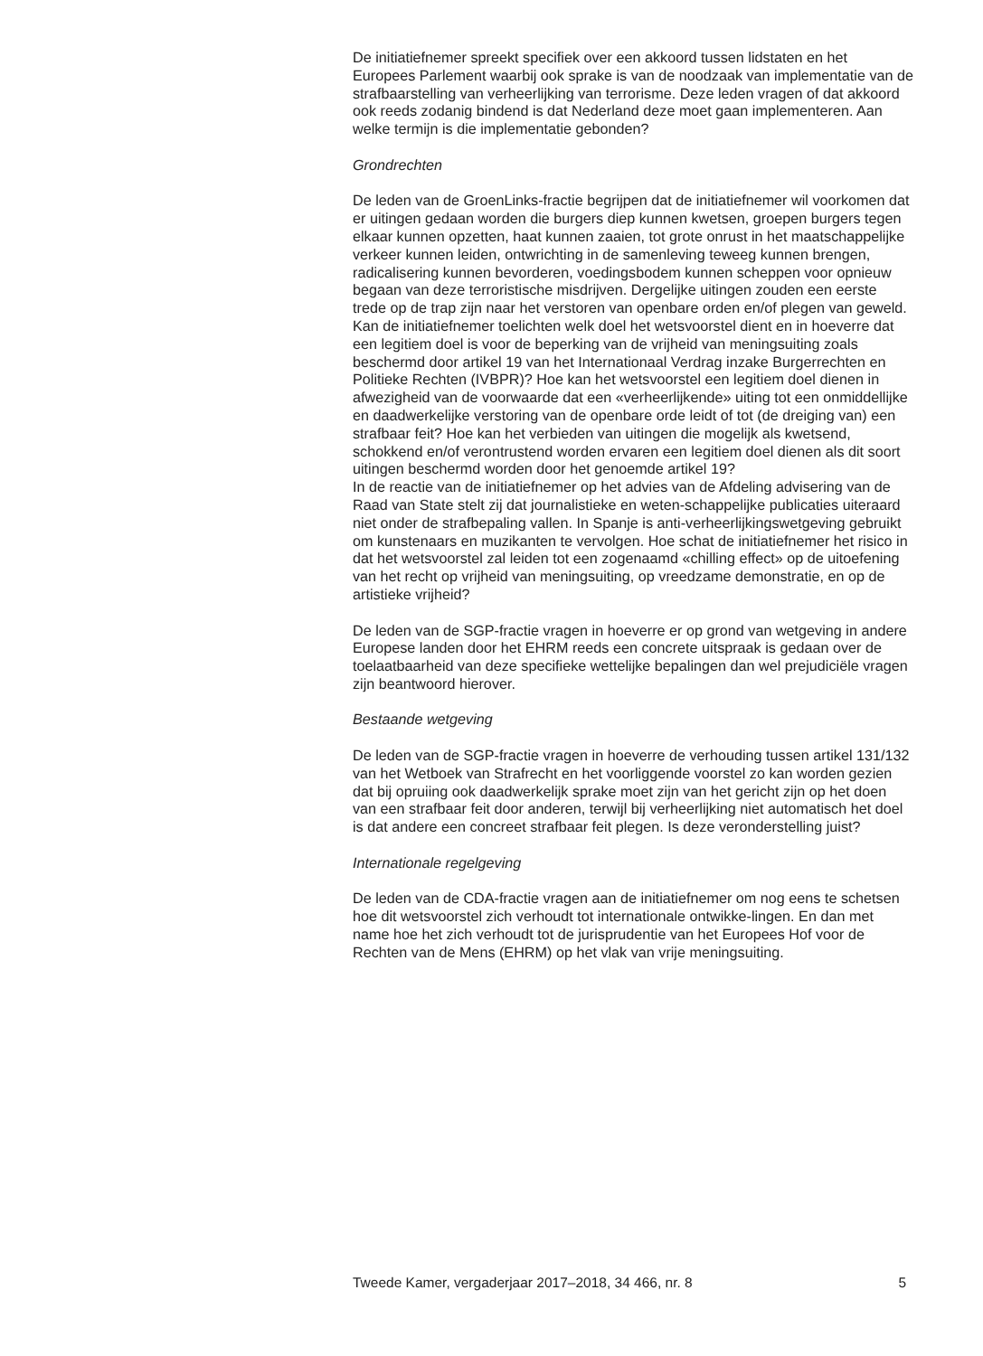De initiatiefnemer spreekt specifiek over een akkoord tussen lidstaten en het Europees Parlement waarbij ook sprake is van de noodzaak van implementatie van de strafbaarstelling van verheerlijking van terrorisme. Deze leden vragen of dat akkoord ook reeds zodanig bindend is dat Nederland deze moet gaan implementeren. Aan welke termijn is die implementatie gebonden?
Grondrechten
De leden van de GroenLinks-fractie begrijpen dat de initiatiefnemer wil voorkomen dat er uitingen gedaan worden die burgers diep kunnen kwetsen, groepen burgers tegen elkaar kunnen opzetten, haat kunnen zaaien, tot grote onrust in het maatschappelijke verkeer kunnen leiden, ontwrichting in de samenleving teweeg kunnen brengen, radicalisering kunnen bevorderen, voedingsbodem kunnen scheppen voor opnieuw begaan van deze terroristische misdrijven. Dergelijke uitingen zouden een eerste trede op de trap zijn naar het verstoren van openbare orden en/of plegen van geweld. Kan de initiatiefnemer toelichten welk doel het wetsvoorstel dient en in hoeverre dat een legitiem doel is voor de beperking van de vrijheid van meningsuiting zoals beschermd door artikel 19 van het Internationaal Verdrag inzake Burgerrechten en Politieke Rechten (IVBPR)? Hoe kan het wetsvoorstel een legitiem doel dienen in afwezigheid van de voorwaarde dat een «verheerlijkende» uiting tot een onmiddellijke en daadwerkelijke verstoring van de openbare orde leidt of tot (de dreiging van) een strafbaar feit? Hoe kan het verbieden van uitingen die mogelijk als kwetsend, schokkend en/of verontrustend worden ervaren een legitiem doel dienen als dit soort uitingen beschermd worden door het genoemde artikel 19?
In de reactie van de initiatiefnemer op het advies van de Afdeling advisering van de Raad van State stelt zij dat journalistieke en weten-schappelijke publicaties uiteraard niet onder de strafbepaling vallen. In Spanje is anti-verheerlijkingswetgeving gebruikt om kunstenaars en muzikanten te vervolgen. Hoe schat de initiatiefnemer het risico in dat het wetsvoorstel zal leiden tot een zogenaamd «chilling effect» op de uitoefening van het recht op vrijheid van meningsuiting, op vreedzame demonstratie, en op de artistieke vrijheid?
De leden van de SGP-fractie vragen in hoeverre er op grond van wetgeving in andere Europese landen door het EHRM reeds een concrete uitspraak is gedaan over de toelaatbaarheid van deze specifieke wettelijke bepalingen dan wel prejudiciële vragen zijn beantwoord hierover.
Bestaande wetgeving
De leden van de SGP-fractie vragen in hoeverre de verhouding tussen artikel 131/132 van het Wetboek van Strafrecht en het voorliggende voorstel zo kan worden gezien dat bij opruiing ook daadwerkelijk sprake moet zijn van het gericht zijn op het doen van een strafbaar feit door anderen, terwijl bij verheerlijking niet automatisch het doel is dat andere een concreet strafbaar feit plegen. Is deze veronderstelling juist?
Internationale regelgeving
De leden van de CDA-fractie vragen aan de initiatiefnemer om nog eens te schetsen hoe dit wetsvoorstel zich verhoudt tot internationale ontwikke-lingen. En dan met name hoe het zich verhoudt tot de jurisprudentie van het Europees Hof voor de Rechten van de Mens (EHRM) op het vlak van vrije meningsuiting.
Tweede Kamer, vergaderjaar 2017–2018, 34 466, nr. 8 5